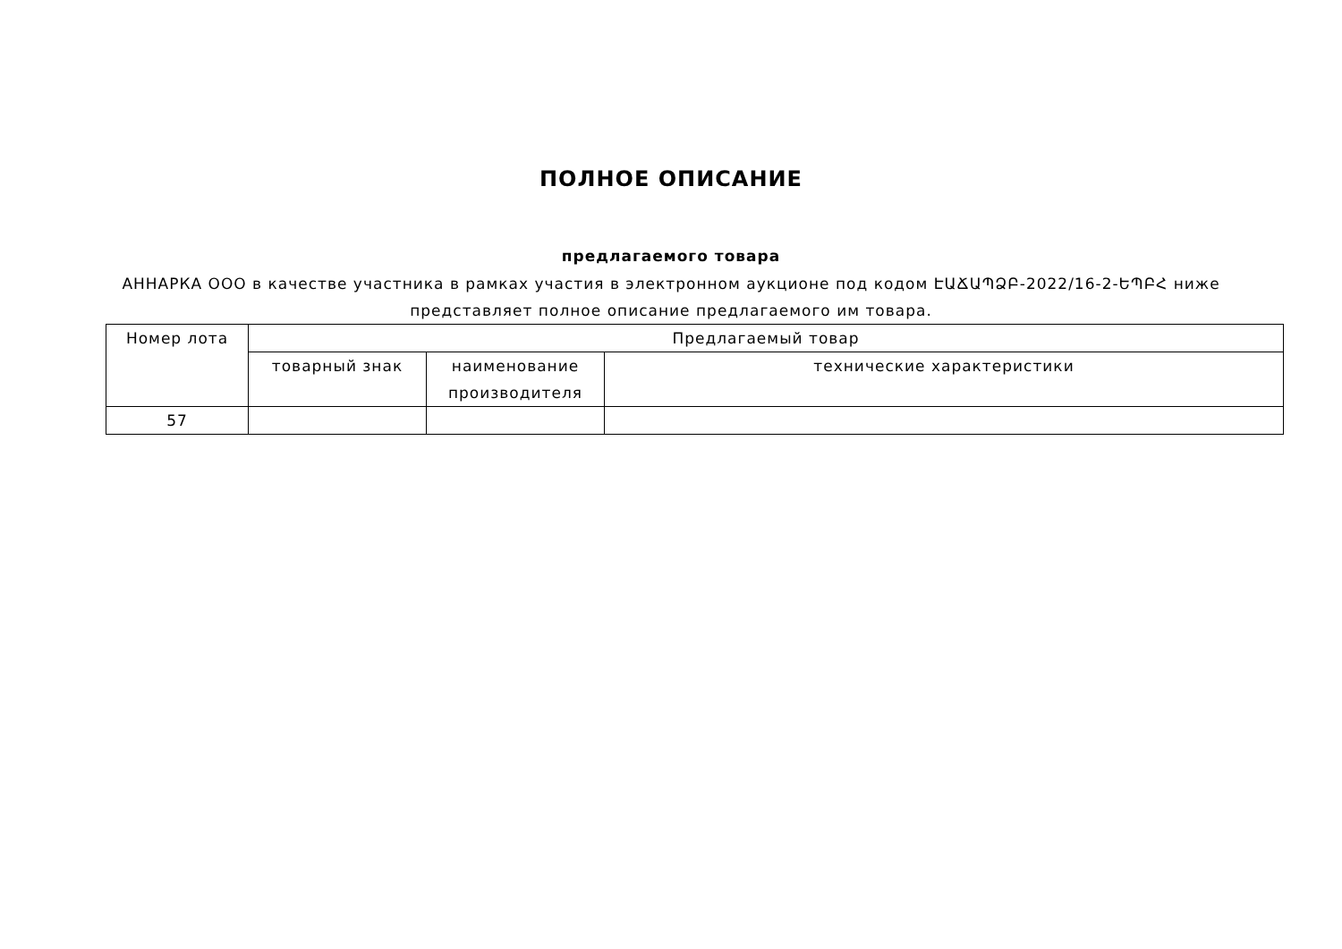ПОЛНОЕ ОПИСАНИЕ
предлагаемого товара
АННАРКА ООО в качестве участника в рамках участия в электронном аукционе под кодом ԷԱՃԱՊՁԲ-2022/16-2-ԵՊԲՀ ниже представляет полное описание предлагаемого им товара.
| Номер лота | Предлагаемый товар | | |
| --- | --- | --- | --- |
| | товарный знак | наименование производителя | технические характеристики |
| 57 | | | |